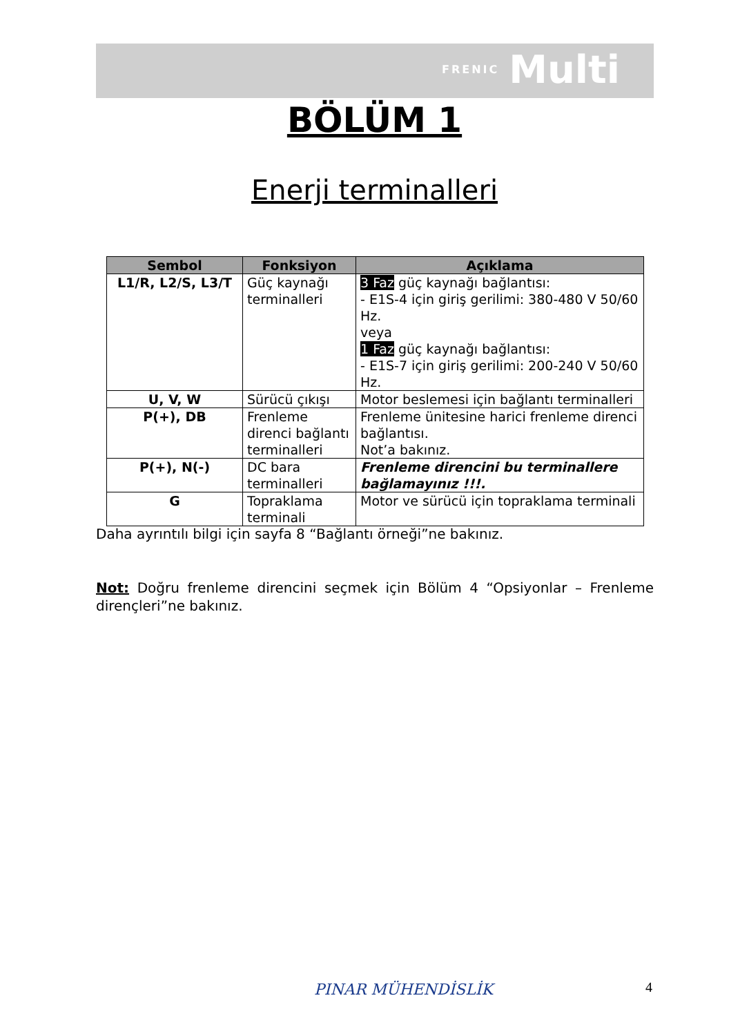FRENIC Multi
BÖLÜM 1
Enerji terminalleri
| Sembol | Fonksiyon | Açıklama |
| --- | --- | --- |
| L1/R, L2/S, L3/T | Güç kaynağı terminalleri | 3 Faz güç kaynağı bağlantısı: - E1S-4 için giriş gerilimi: 380-480 V 50/60 Hz. veya 1 Faz güç kaynağı bağlantısı: - E1S-7 için giriş gerilimi: 200-240 V 50/60 Hz. |
| U, V, W | Sürücü çıkışı | Motor beslemesi için bağlantı terminalleri |
| P(+), DB | Frenleme direnci bağlantı terminalleri | Frenleme ünitesine harici frenleme direnci bağlantısı. Not’a bakınız. |
| P(+), N(-) | DC bara terminalleri | Frenleme direncini bu terminallere bağlamayınız !!!. |
| G | Topraklama terminali | Motor ve sürücü için topraklama terminali |
Daha ayrıntılı bilgi için sayfa 8 “Bağlantı örneği”ne bakınız.
Not: Doğru frenleme direncini seçmek için Bölüm 4 “Opsiyonlar – Frenleme dirençleri”ne bakınız.
PINAR MÜHENDİSLİK 4